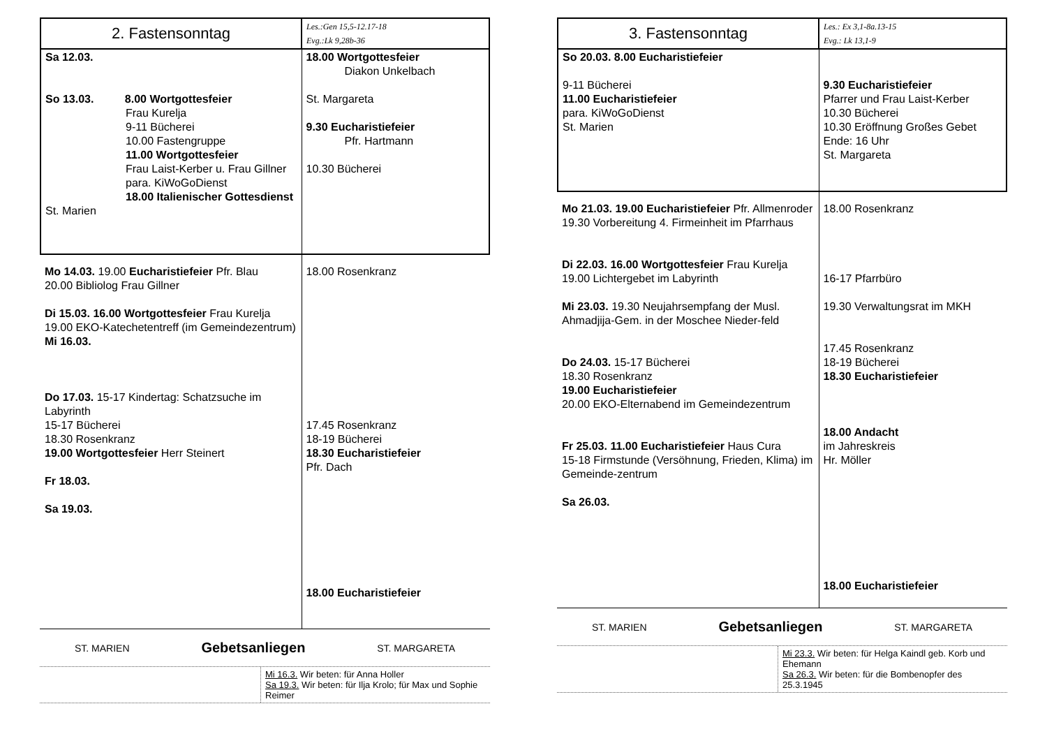| 2. Fastensonntag | Les.:Gen 15,5-12.17-18 Evg.:Lk 9,28b-36 |
| Sa 12.03. So 13.03. 8.00 Wortgottesfeier Frau Kurelja 9-11 Bücherei 10.00 Fastengruppe 11.00 Wortgottesfeier Frau Laist-Kerber u. Frau Gillner para. KiWoGoDienst 18.00 Italienischer Gottesdienst St. Marien | 18.00 Wortgottesfeier Diakon Unkelbach St. Margareta 9.30 Eucharistiefeier Pfr. Hartmann 10.30 Bücherei |
| Mo 14.03. 19.00 Eucharistiefeier Pfr. Blau 20.00 Bibliolog Frau Gillner Di 15.03. 16.00 Wortgottesfeier Frau Kurelja 19.00 EKO-Katechetentreff (im Gemeindezentrum) Mi 16.03. Do 17.03. 15-17 Kindertag: Schatzsuche im Labyrinth 15-17 Bücherei 18.30 Rosenkranz 19.00 Wortgottesfeier Herr Steinert Fr 18.03. Sa 19.03. | 18.00 Rosenkranz 17.45 Rosenkranz 18-19 Bücherei 18.30 Eucharistiefeier Pfr. Dach 18.00 Eucharistiefeier |
ST. MARIEN Gebetsanliegen ST. MARGARETA
Mi 16.3. Wir beten: für Anna Holler
Sa 19.3. Wir beten: für Ilja Krolo; für Max und Sophie Reimer
| 3. Fastensonntag | Les.: Ex 3,1-8a.13-15 Evg.: Lk 13,1-9 |
| So 20.03. 8.00 Eucharistiefeier 9-11 Bücherei 11.00 Eucharistiefeier para. KiWoGoDienst St. Marien | 9.30 Eucharistiefeier Pfarrer und Frau Laist-Kerber 10.30 Bücherei 10.30 Eröffnung Großes Gebet Ende: 16 Uhr St. Margareta |
| Mo 21.03. 19.00 Eucharistiefeier Pfr. Allmenroder 19.30 Vorbereitung 4. Firmeinheit im Pfarrhaus Di 22.03. 16.00 Wortgottesfeier Frau Kurelja 19.00 Lichtergebet im Labyrinth Mi 23.03. 19.30 Neujahrsempfang der Musl. Ahmadjija-Gem. in der Moschee Nieder-feld Do 24.03. 15-17 Bücherei 18.30 Rosenkranz 19.00 Eucharistiefeier 20.00 EKO-Elternabend im Gemeindezentrum Fr 25.03. 11.00 Eucharistiefeier Haus Cura 15-18 Firmstunde (Versöhnung, Frieden, Klima) im Gemeinde-zentrum Sa 26.03. | 18.00 Rosenkranz 16-17 Pfarrbüro 19.30 Verwaltungsrat im MKH 17.45 Rosenkranz 18-19 Bücherei 18.30 Eucharistiefeier 18.00 Andacht im Jahreskreis Hr. Möller 18.00 Eucharistiefeier |
ST. MARIEN Gebetsanliegen ST. MARGARETA
Mi 23.3. Wir beten: für Helga Kaindl geb. Korb und Ehemann
Sa 26.3. Wir beten: für die Bombenopfer des 25.3.1945